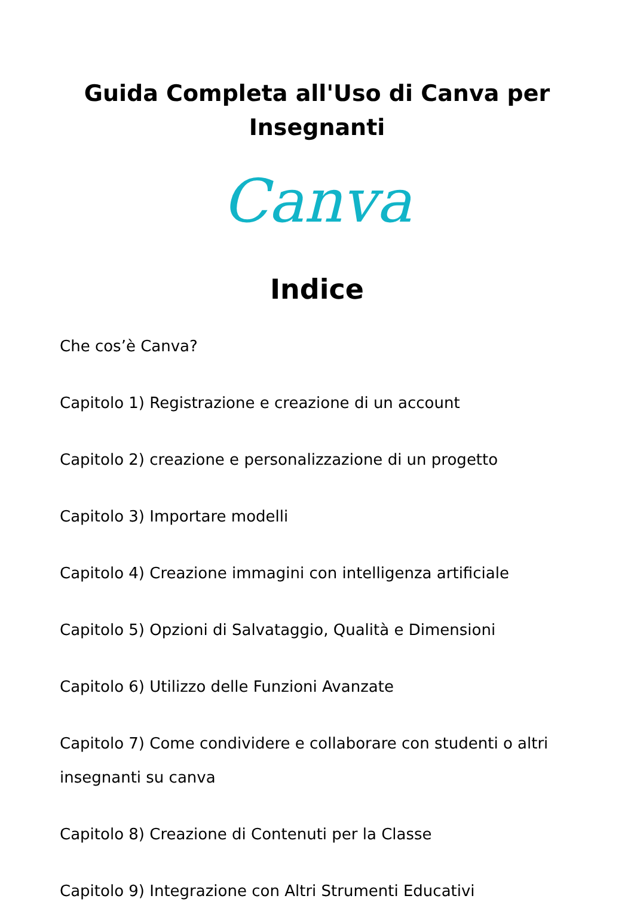Guida Completa all'Uso di Canva per Insegnanti
Canva
Indice
Che cos’è Canva?
Capitolo 1) Registrazione e creazione di un account
Capitolo 2) creazione e personalizzazione di un progetto
Capitolo 3) Importare modelli
Capitolo 4) Creazione immagini con intelligenza artificiale
Capitolo 5) Opzioni di Salvataggio, Qualità e Dimensioni
Capitolo 6) Utilizzo delle Funzioni Avanzate
Capitolo 7) Come condividere e collaborare con studenti o altri insegnanti su canva
Capitolo 8) Creazione di Contenuti per la Classe
Capitolo 9) Integrazione con Altri Strumenti Educativi